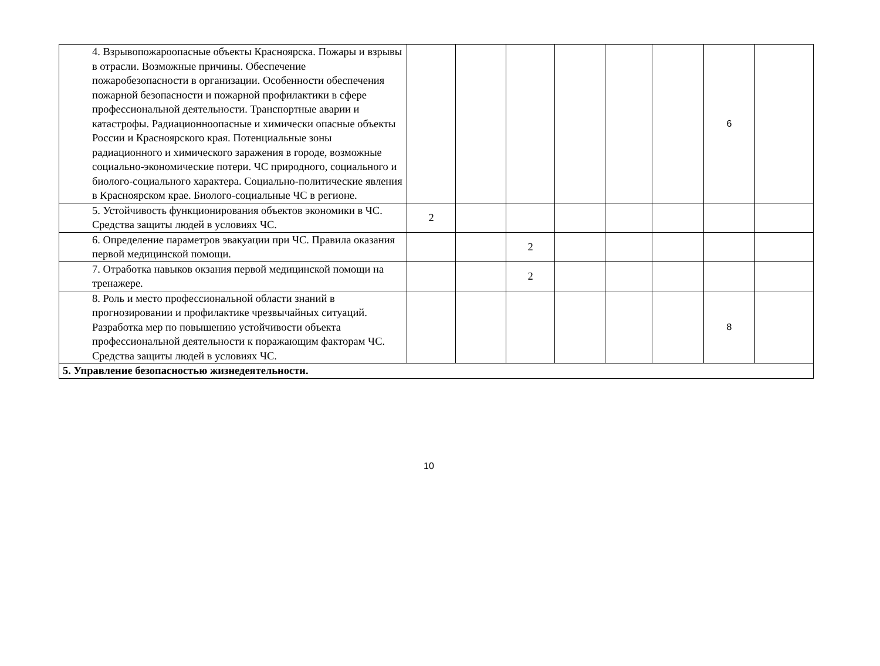| 4. Взрывопожароопасные объекты Красноярска. Пожары и взрывы в отрасли. Возможные причины. Обеспечение пожаробезопасности в организации. Особенности обеспечения пожарной безопасности и пожарной профилактики в сфере профессиональной деятельности. Транспортные аварии и катастрофы. Радиационноопасные и химически опасные объекты России и Красноярского края. Потенциальные зоны радиационного и химического заражения в городе, возможные социально-экономические потери. ЧС природного, социального и биолого-социального характера. Социально-политические явления в Красноярском крае. Биолого-социальные ЧС в регионе. | | | | | | | 6 | |
| 5. Устойчивость функционирования объектов экономики в ЧС. Средства защиты людей в условиях ЧС. | 2 | | | | | | | |
| 6. Определение параметров эвакуации при ЧС. Правила оказания первой медицинской помощи. | | | 2 | | | | | |
| 7. Отработка навыков окзания первой медицинской помощи на тренажере. | | | 2 | | | | | |
| 8. Роль и место профессиональной области знаний в прогнозировании и профилактике чрезвычайных ситуаций. Разработка мер по повышению устойчивости объекта профессиональной деятельности к поражающим факторам ЧС. Средства защиты людей в условиях ЧС. | | | | | | | 8 | |
| 5. Управление безопасностью жизнедеятельности. | | | | | | | | |
10